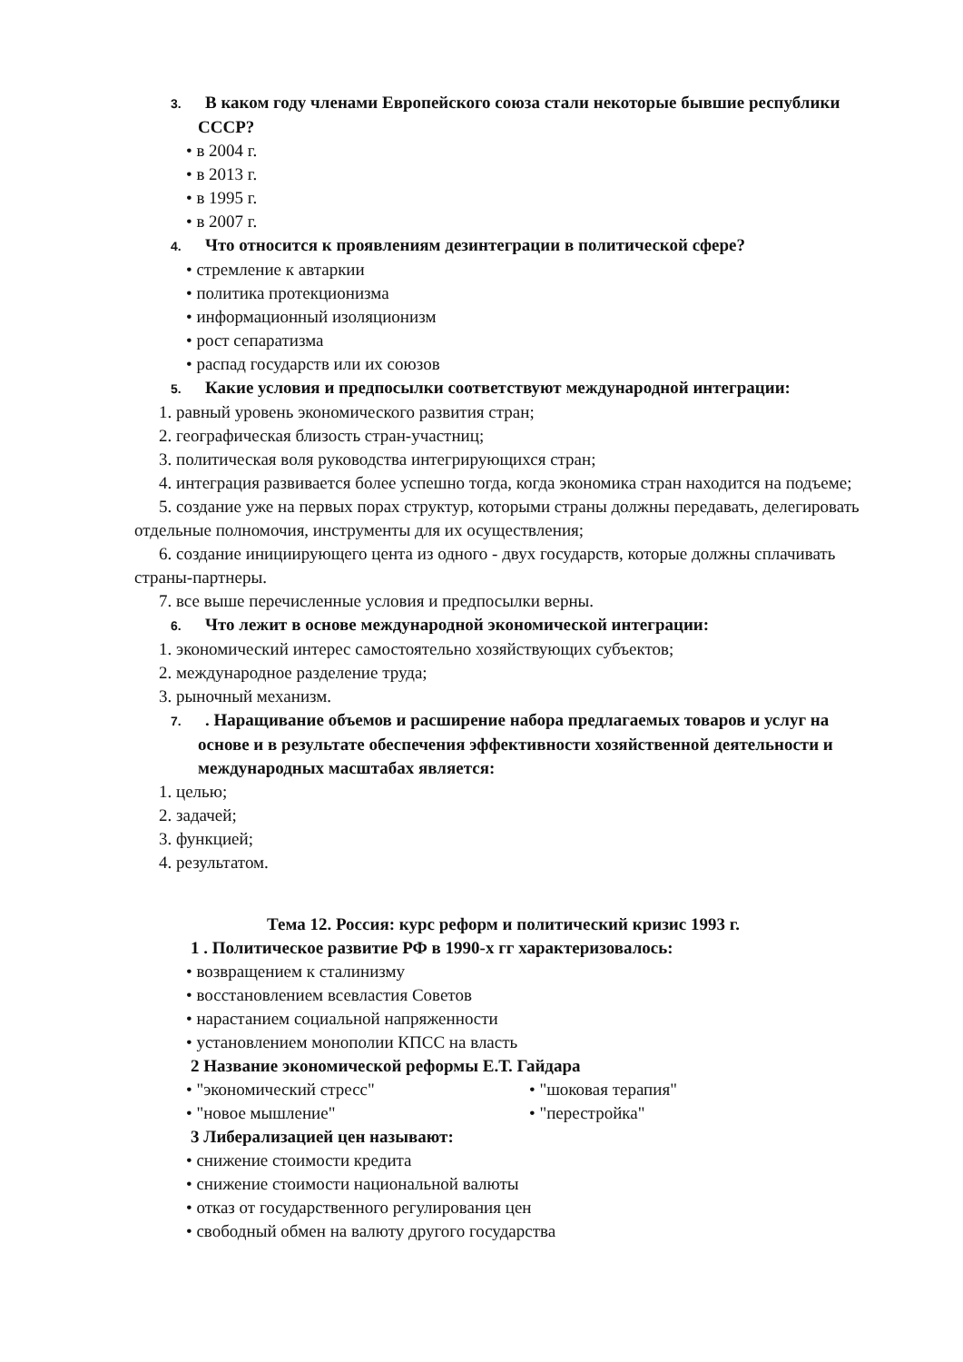3. В каком году членами Европейского союза стали некоторые бывшие республики СССР?
• в 2004 г.
• в 2013 г.
• в 1995 г.
• в 2007 г.
4. Что относится к проявлениям дезинтеграции в политической сфере?
• стремление к автаркии
• политика протекционизма
• информационный изоляционизм
• рост сепаратизма
• распад государств или их союзов
5. Какие условия и предпосылки соответствуют международной интеграции:
1. равный уровень экономического развития стран;
2. географическая близость стран-участниц;
3. политическая воля руководства интегрирующихся стран;
4. интеграция развивается более успешно тогда, когда экономика стран находится на подъеме;
5. создание уже на первых порах структур, которыми страны должны передавать, делегировать отдельные полномочия, инструменты для их осуществления;
6. создание инициирующего цента из одного - двух государств, которые должны сплачивать страны-партнеры.
7. все выше перечисленные условия и предпосылки верны.
6. Что лежит в основе международной экономической интеграции:
1. экономический интерес самостоятельно хозяйствующих субъектов;
2. международное разделение труда;
3. рыночный механизм.
7.. Наращивание объемов и расширение набора предлагаемых товаров и услуг на основе и в результате обеспечения эффективности хозяйственной деятельности и международных масштабах является:
1. целью;
2. задачей;
3. функцией;
4. результатом.
Тема 12. Россия: курс реформ и политический кризис 1993 г.
1 . Политическое развитие РФ в 1990-х гг характеризовалось:
• возвращением к сталинизму
• восстановлением всевластия Советов
• нарастанием социальной напряженности
• установлением монополии КПСС на власть
2 Название экономической реформы Е.Т. Гайдара
• "экономический стресс" • "шоковая терапия"
• "новое мышление" • "перестройка"
3 Либерализацией цен называют:
• снижение стоимости кредита
• снижение стоимости национальной валюты
• отказ от государственного регулирования цен
• свободный обмен на валюту другого государства